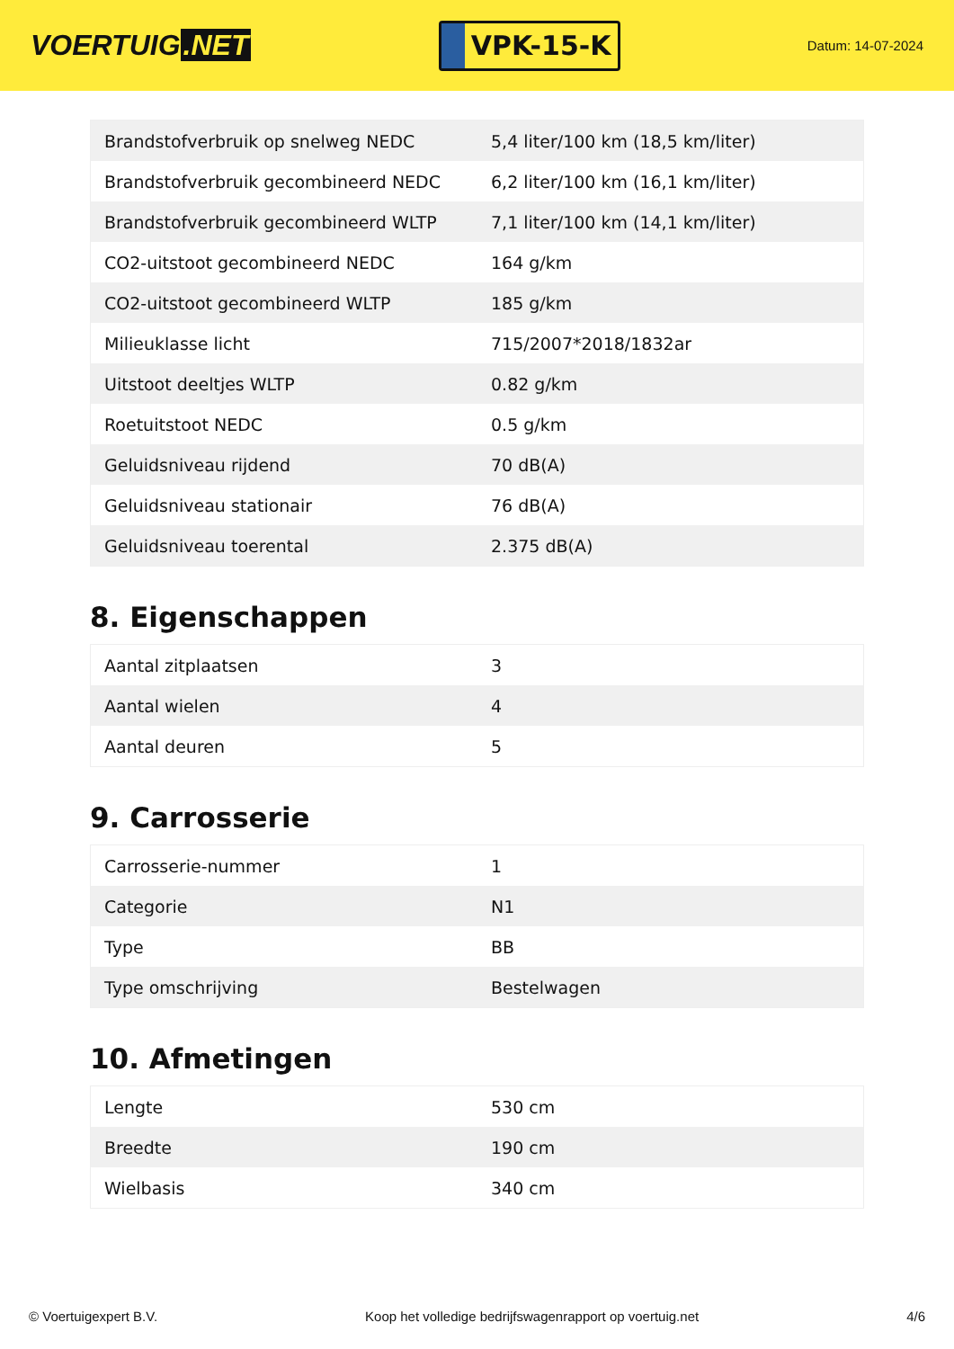VOERTUIG.NET
VPK-15-K
Datum: 14-07-2024
| Brandstofverbruik op snelweg NEDC | 5,4 liter/100 km (18,5 km/liter) |
| Brandstofverbruik gecombineerd NEDC | 6,2 liter/100 km (16,1 km/liter) |
| Brandstofverbruik gecombineerd WLTP | 7,1 liter/100 km (14,1 km/liter) |
| CO2-uitstoot gecombineerd NEDC | 164 g/km |
| CO2-uitstoot gecombineerd WLTP | 185 g/km |
| Milieuklasse licht | 715/2007*2018/1832ar |
| Uitstoot deeltjes WLTP | 0.82 g/km |
| Roetuitstoot NEDC | 0.5 g/km |
| Geluidsniveau rijdend | 70 dB(A) |
| Geluidsniveau stationair | 76 dB(A) |
| Geluidsniveau toerental | 2.375 dB(A) |
8. Eigenschappen
| Aantal zitplaatsen | 3 |
| Aantal wielen | 4 |
| Aantal deuren | 5 |
9. Carrosserie
| Carrosserie-nummer | 1 |
| Categorie | N1 |
| Type | BB |
| Type omschrijving | Bestelwagen |
10. Afmetingen
| Lengte | 530 cm |
| Breedte | 190 cm |
| Wielbasis | 340 cm |
© Voertuigexpert B.V. Koop het volledige bedrijfswagenrapport op voertuig.net 4/6